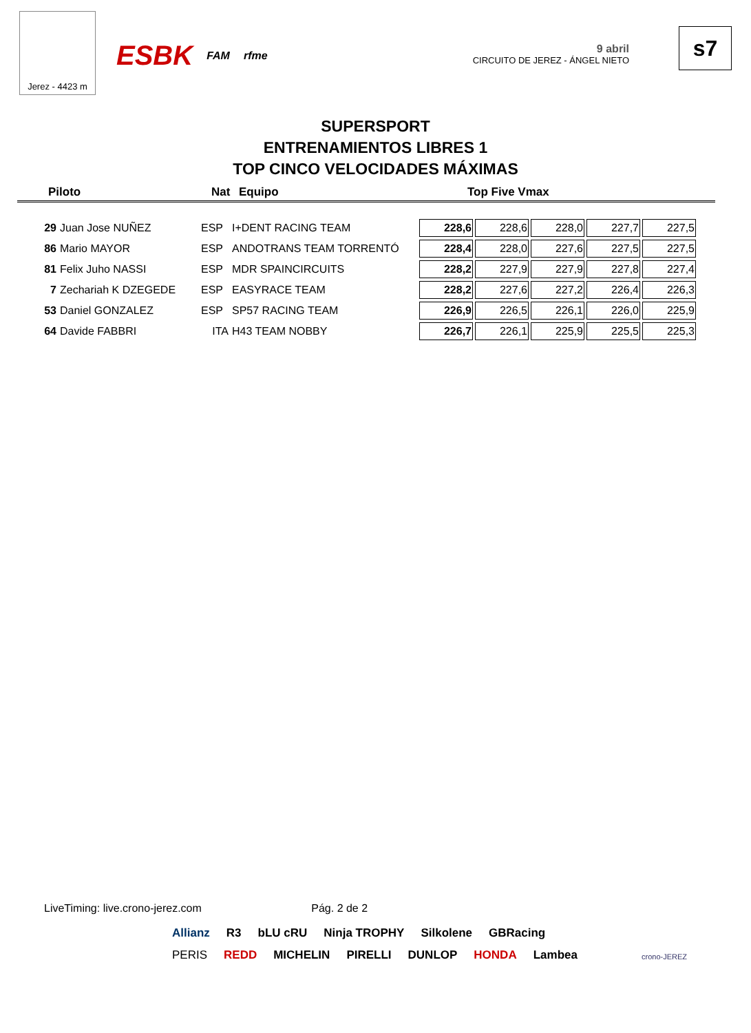Jerez - 4423 m
ESBK FAM rfme
9 abril
CIRCUITO DE JEREZ - ÁNGEL NIETO
s7
SUPERSPORT
ENTRENAMIENTOS LIBRES 1
TOP CINCO VELOCIDADES MÁXIMAS
Piloto Nat Equipo Top Five Vmax
| 29 | Juan Jose NUÑEZ | ESP | I+DENT RACING TEAM | 228,6 | 228,6 | 228,0 | 227,7 | 227,5 |
| 86 | Mario MAYOR | ESP | ANDOTRANS TEAM TORRENTÓ | 228,4 | 228,0 | 227,6 | 227,5 | 227,5 |
| 81 | Felix Juho NASSI | ESP | MDR SPAINCIRCUITS | 228,2 | 227,9 | 227,9 | 227,8 | 227,4 |
| 7 | Zechariah K DZEGEDE | ESP | EASYRACE TEAM | 228,2 | 227,6 | 227,2 | 226,4 | 226,3 |
| 53 | Daniel GONZALEZ | ESP | SP57 RACING TEAM | 226,9 | 226,5 | 226,1 | 226,0 | 225,9 |
| 64 | Davide FABBRI | ITA | H43 TEAM NOBBY | 226,7 | 226,1 | 225,9 | 225,5 | 225,3 |
LiveTiming: live.crono-jerez.com Pág. 2 de 2
Allianz R3 bLU cRU Ninja TROPHY Silkolene GBRacing PERIS REDD MICHELIN PIRELLI DUNLOP HONDA Lambea
crono-JEREZ